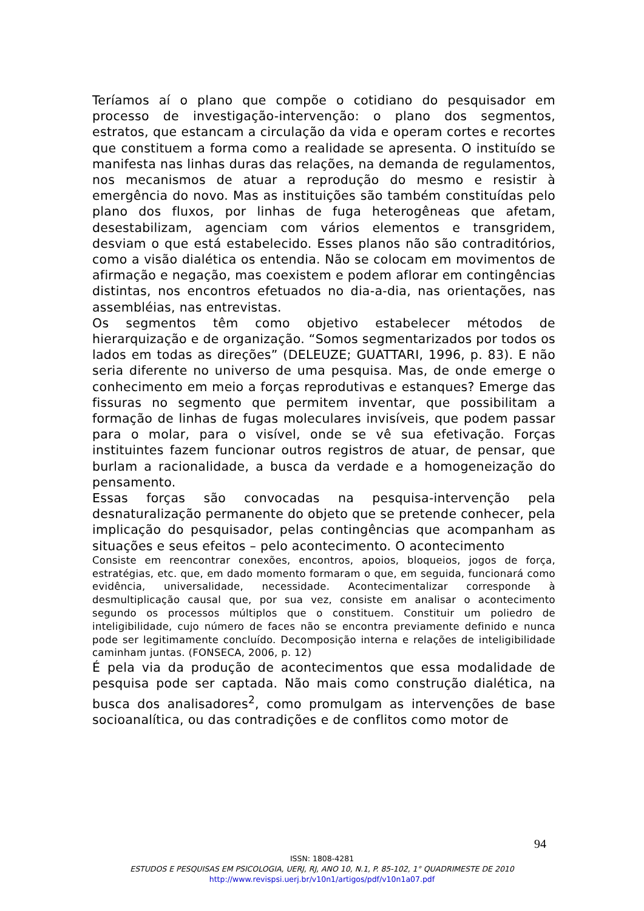Teríamos aí o plano que compõe o cotidiano do pesquisador em processo de investigação-intervenção: o plano dos segmentos, estratos, que estancam a circulação da vida e operam cortes e recortes que constituem a forma como a realidade se apresenta. O instituído se manifesta nas linhas duras das relações, na demanda de regulamentos, nos mecanismos de atuar a reprodução do mesmo e resistir à emergência do novo. Mas as instituições são também constituídas pelo plano dos fluxos, por linhas de fuga heterogêneas que afetam, desestabilizam, agenciam com vários elementos e transgridem, desviam o que está estabelecido. Esses planos não são contraditórios, como a visão dialética os entendia. Não se colocam em movimentos de afirmação e negação, mas coexistem e podem aflorar em contingências distintas, nos encontros efetuados no dia-a-dia, nas orientações, nas assembléias, nas entrevistas.
Os segmentos têm como objetivo estabelecer métodos de hierarquização e de organização. “Somos segmentarizados por todos os lados em todas as direções” (DELEUZE; GUATTARI, 1996, p. 83). E não seria diferente no universo de uma pesquisa. Mas, de onde emerge o conhecimento em meio a forças reprodutivas e estanques? Emerge das fissuras no segmento que permitem inventar, que possibilitam a formação de linhas de fugas moleculares invisíveis, que podem passar para o molar, para o visível, onde se vê sua efetivação. Forças instituintes fazem funcionar outros registros de atuar, de pensar, que burlam a racionalidade, a busca da verdade e a homogeneização do pensamento.
Essas forças são convocadas na pesquisa-intervenção pela desnaturalização permanente do objeto que se pretende conhecer, pela implicação do pesquisador, pelas contingências que acompanham as situações e seus efeitos – pelo acontecimento. O acontecimento
Consiste em reencontrar conexões, encontros, apoios, bloqueios, jogos de força, estratégias, etc. que, em dado momento formaram o que, em seguida, funcionará como evidência, universalidade, necessidade. Acontecimentalizar corresponde à desmultiplicação causal que, por sua vez, consiste em analisar o acontecimento segundo os processos múltiplos que o constituem. Constituir um poliedro de inteligibilidade, cujo número de faces não se encontra previamente definido e nunca pode ser legitimamente concluído. Decomposição interna e relações de inteligibilidade caminham juntas. (FONSECA, 2006, p. 12)
É pela via da produção de acontecimentos que essa modalidade de pesquisa pode ser captada. Não mais como construção dialética, na busca dos analisadores<sup>2</sup>, como promulgam as intervenções de base socioanalítica, ou das contradições e de conflitos como motor de
94
ISSN: 1808-4281
ESTUDOS E PESQUISAS EM PSICOLOGIA, UERJ, RJ, ANO 10, N.1, P. 85-102, 1° QUADRIMESTE DE 2010
http://www.revispsi.uerj.br/v10n1/artigos/pdf/v10n1a07.pdf